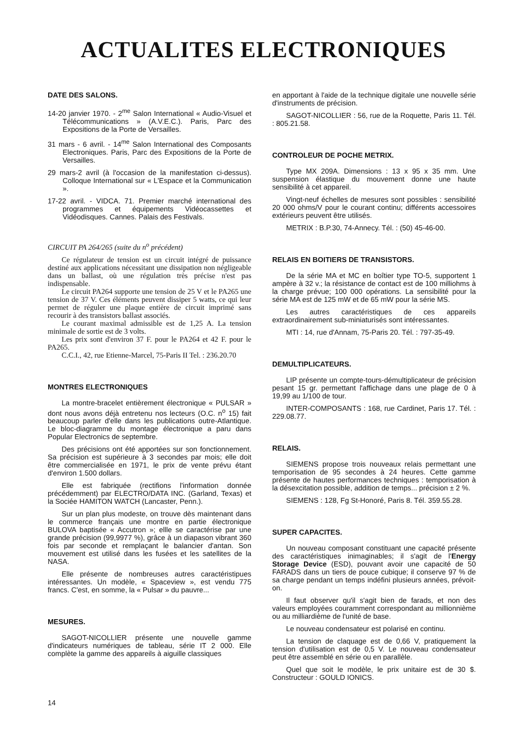ACTUALITES ELECTRONIQUES
DATE DES SALONS.
14-20 janvier 1970. - 2<sup>me</sup> Salon International « Audio-Visuel et Télécommunications » (A.V.E.C.). Paris, Parc des Expositions de la Porte de Versailles.
31 mars - 6 avril. - 14<sup>me</sup> Salon International des Composants Electroniques. Paris, Parc des Expositions de la Porte de Versailles.
29 mars-2 avril (à l'occasion de la manifestation ci-dessus). Colloque International sur « L'Espace et la Communication ».
17-22 avril. - VIDCA. 71. Premier marché international des programmes et équipements Vidéocassettes et Vidéodisques. Cannes. Palais des Festivals.
CIRCUIT PA 264/265 (suite du n<sup>o</sup> précédent)
Ce régulateur de tension est un circuit intégré de puissance destiné aux applications nécessitant une dissipation non négligeable dans un ballast, où une régulation très précise n'est pas indispensable.
Le circuit PA264 supporte une tension de 25 V et le PA265 une tension de 37 V. Ces éléments peuvent dissiper 5 watts, ce qui leur permet de réguler une plaque entière de circuit imprimé sans recourir à des transistors ballast associés.
Le courant maximal admissible est de 1,25 A. La tension minimale de sortie est de 3 volts.
Les prix sont d'environ 37 F. pour le PA264 et 42 F. pour le PA265.
C.C.I., 42, rue Etienne-Marcel, 75-Paris II Tel. : 236.20.70
MONTRES ELECTRONIQUES
La montre-bracelet entièrement électronique « PULSAR » dont nous avons déjà entretenu nos lecteurs (O.C. n<sup>o</sup> 15) fait beaucoup parler d'elle dans les publications outre-Atlantique. Le bloc-diagramme du montage électronique a paru dans Popular Electronics de septembre.
Des précisions ont été apportées sur son fonctionnement. Sa précision est supérieure à 3 secondes par mois; elle doit être commercialisée en 1971, le prix de vente prévu étant d'environ 1.500 dollars.
Elle est fabriquée (rectifions l'information donnée précédemment) par ELECTRO/DATA INC. (Garland, Texas) et la Sociée HAMITON WATCH (Lancaster, Penn.).
Sur un plan plus modeste, on trouve dès maintenant dans le commerce français une montre en partie électronique BULOVA baptisée « Accutron »; ellle se caractérise par une grande précision (99,9977 %), grâce à un diapason vibrant 360 fois par seconde et remplaçant le balancier d'antan. Son mouvement est utilisé dans les fusées et les satellites de la NASA.
Elle présente de nombreuses autres caractéristipues intéressantes. Un modèle, « Spaceview », est vendu 775 francs. C'est, en somme, la « Pulsar » du pauvre...
MESURES.
SAGOT-NICOLLIER présente une nouvelle gamme d'indicateurs numériques de tableau, série IT 2 000. Elle complète la gamme des appareils à aiguille classiques
en apportant à l'aide de la technique digitale une nouvelle série d'instruments de précision.
SAGOT-NICOLLIER : 56, rue de la Roquette, Paris 11. Tél. : 805.21.58.
CONTROLEUR DE POCHE METRIX.
Type MX 209A. Dimensions : 13 x 95 x 35 mm. Une suspension élastique du mouvement donne une haute sensibilité à cet appareil.
Vingt-neuf échelles de mesures sont possibles : sensibilité 20 000 ohms/V pour le courant continu; différents accessoires extérieurs peuvent être utilisés.
METRIX : B.P.30, 74-Annecy. Tél. : (50) 45-46-00.
RELAIS EN BOITIERS DE TRANSISTORS.
De la série MA et MC en boîtier type TO-5, supportent 1 ampère à 32 v.; la résistance de contact est de 100 milliohms à la charge prévue; 100 000 opérations. La sensibilité pour la série MA est de 125 mW et de 65 mW pour la série MS.
Les autres caractéristiques de ces appareils extraordinairement sub-miniaturisés sont intéressantes.
MTI : 14, rue d'Annam, 75-Paris 20. Tél. : 797-35-49.
DEMULTIPLICATEURS.
LIP présente un compte-tours-démultiplicateur de précision pesant 15 gr. permettant l'affichage dans une plage de 0 à 19,99 au 1/100 de tour.
INTER-COMPOSANTS : 168, rue Cardinet, Paris 17. Tél. : 229.08.77.
RELAIS.
SIEMENS propose trois nouveaux relais permettant une temporisation de 95 secondes à 24 heures. Cette gamme présente de hautes performances techniques : temporisation à la désexcitation possible, addition de temps... précision ± 2 %.
SIEMENS : 128, Fg St-Honoré, Paris 8. Tél. 359.55.28.
SUPER CAPACITES.
Un nouveau composant constituant une capacité présente des caractéristiques inimaginables; il s'agit de l'Energy Storage Device (ESD), pouvant avoir une capacité de 50 FARADS dans un tiers de pouce cubique; il conserve 97 % de sa charge pendant un temps indéfini plusieurs années, prévoit-on.
Il faut observer qu'il s'agit bien de farads, et non des valeurs employées couramment correspondant au millionnième ou au milliardième de l'unité de base.
Le nouveau condensateur est polarisé en continu.
La tension de claquage est de 0,66 V, pratiquement la tension d'utilisation est de 0,5 V. Le nouveau condensateur peut être assemblé en série ou en parallèle.
Quel que soit le modèle, le prix unitaire est de 30 $. Constructeur : GOULD IONICS.
14